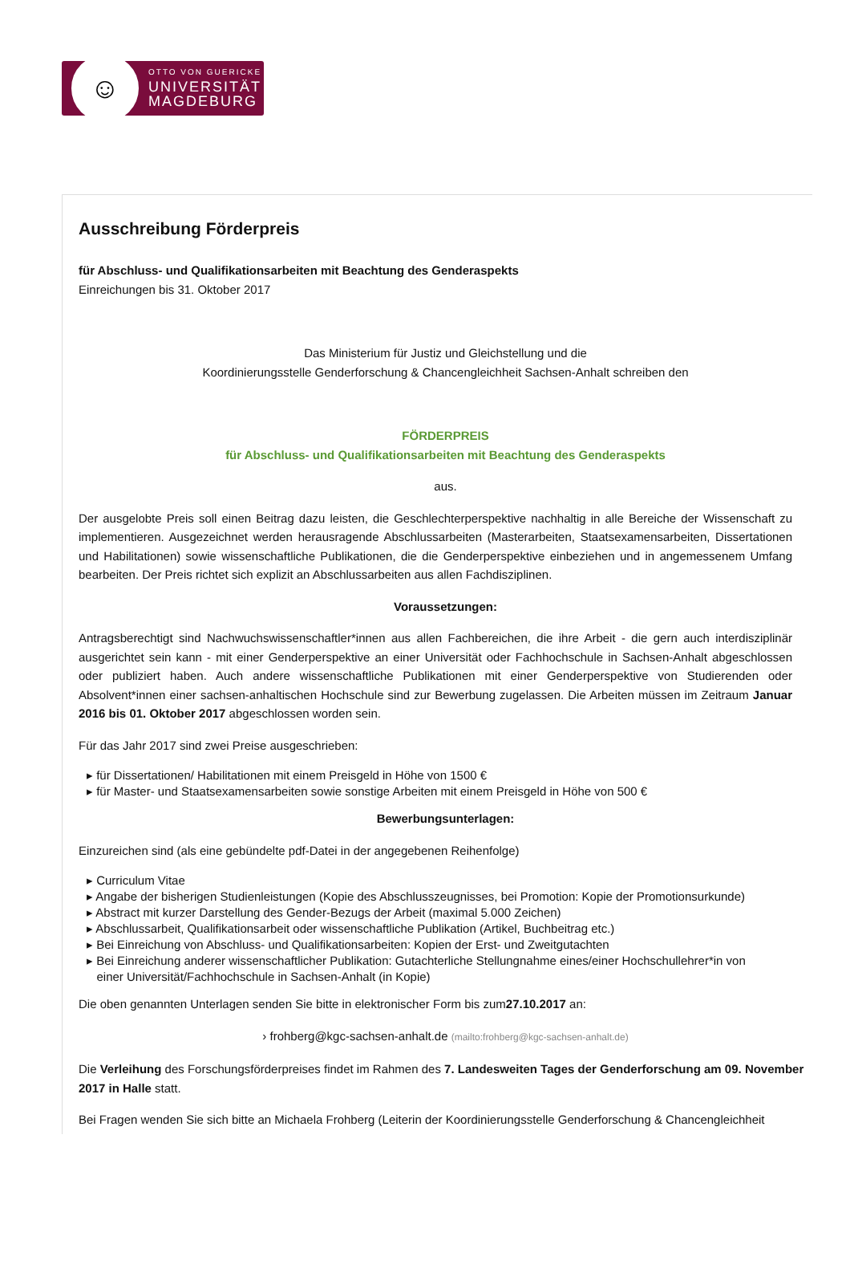☺
OTTO VON GUERICKE
UNIVERSITÄT
MAGDEBURG
Ausschreibung Förderpreis
für Abschluss- und Qualifikationsarbeiten mit Beachtung des Genderaspekts
Einreichungen bis 31. Oktober 2017
Das Ministerium für Justiz und Gleichstellung und die
Koordinierungsstelle Genderforschung & Chancengleichheit Sachsen-Anhalt schreiben den
FÖRDERPREIS
für Abschluss- und Qualifikationsarbeiten mit Beachtung des Genderaspekts
aus.
Der ausgelobte Preis soll einen Beitrag dazu leisten, die Geschlechterperspektive nachhaltig in alle Bereiche der Wissenschaft zu implementieren. Ausgezeichnet werden herausragende Abschlussarbeiten (Masterarbeiten, Staatsexamensarbeiten, Dissertationen und Habilitationen) sowie wissenschaftliche Publikationen, die die Genderperspektive einbeziehen und in angemessenem Umfang bearbeiten. Der Preis richtet sich explizit an Abschlussarbeiten aus allen Fachdisziplinen.
Voraussetzungen:
Antragsberechtigt sind Nachwuchswissenschaftler*innen aus allen Fachbereichen, die ihre Arbeit - die gern auch interdisziplinär ausgerichtet sein kann - mit einer Genderperspektive an einer Universität oder Fachhochschule in Sachsen-Anhalt abgeschlossen oder publiziert haben. Auch andere wissenschaftliche Publikationen mit einer Genderperspektive von Studierenden oder Absolvent*innen einer sachsen-anhaltischen Hochschule sind zur Bewerbung zugelassen. Die Arbeiten müssen im Zeitraum Januar 2016 bis 01. Oktober 2017 abgeschlossen worden sein.
Für das Jahr 2017 sind zwei Preise ausgeschrieben:
▸ für Dissertationen/ Habilitationen mit einem Preisgeld in Höhe von 1500 €
▸ für Master- und Staatsexamensarbeiten sowie sonstige Arbeiten mit einem Preisgeld in Höhe von 500 €
Bewerbungsunterlagen:
Einzureichen sind (als eine gebündelte pdf-Datei in der angegebenen Reihenfolge)
▸ Curriculum Vitae
▸ Angabe der bisherigen Studienleistungen (Kopie des Abschlusszeugnisses, bei Promotion: Kopie der Promotionsurkunde)
▸ Abstract mit kurzer Darstellung des Gender-Bezugs der Arbeit (maximal 5.000 Zeichen)
▸ Abschlussarbeit, Qualifikationsarbeit oder wissenschaftliche Publikation (Artikel, Buchbeitrag etc.)
▸ Bei Einreichung von Abschluss- und Qualifikationsarbeiten: Kopien der Erst- und Zweitgutachten
▸ Bei Einreichung anderer wissenschaftlicher Publikation: Gutachterliche Stellungnahme eines/einer Hochschullehrer*in von
einer Universität/Fachhochschule in Sachsen-Anhalt (in Kopie)
Die oben genannten Unterlagen senden Sie bitte in elektronischer Form bis zum27.10.2017 an:
› frohberg@kgc-sachsen-anhalt.de (mailto:frohberg@kgc-sachsen-anhalt.de)
Die Verleihung des Forschungsförderpreises findet im Rahmen des 7. Landesweiten Tages der Genderforschung am 09. November 2017 in Halle statt.
Bei Fragen wenden Sie sich bitte an Michaela Frohberg (Leiterin der Koordinierungsstelle Genderforschung & Chancengleichheit